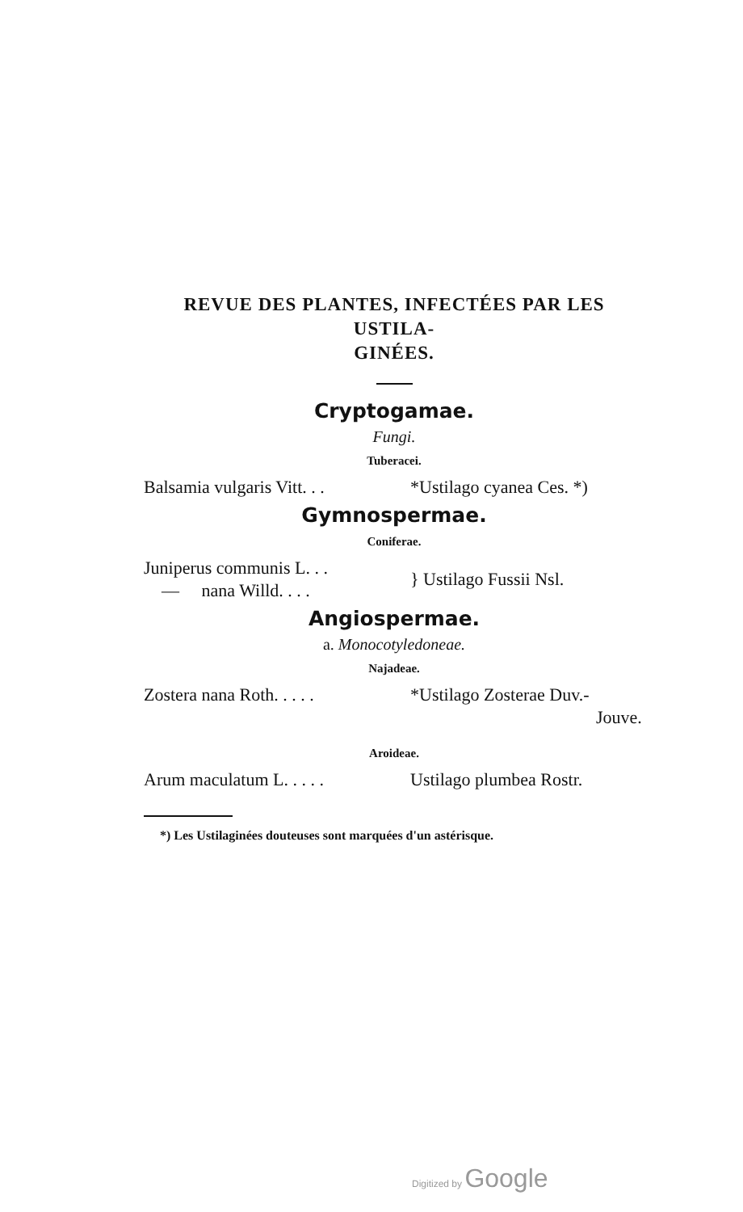REVUE DES PLANTES, INFECTÉES PAR LES USTILA-
GINÉES.
Cryptogamae.
Fungi.
Tuberacei.
Balsamia vulgaris Vitt. . .
*Ustilago cyanea Ces. *)
Gymnospermae.
Coniferae.
Juniperus communis L. . .
— nana Willd. . . .
} Ustilago Fussii Nsl.
Angiospermae.
a. Monocotyledoneae.
Najadeae.
Zostera nana Roth. . . . .
*Ustilago Zosterae Duv.-
Jouve.
Aroideae.
Arum maculatum L. . . . . Ustilago plumbea Rostr.
*) Les Ustilaginées douteuses sont marquées d'un astérisque.
Digitized by Google